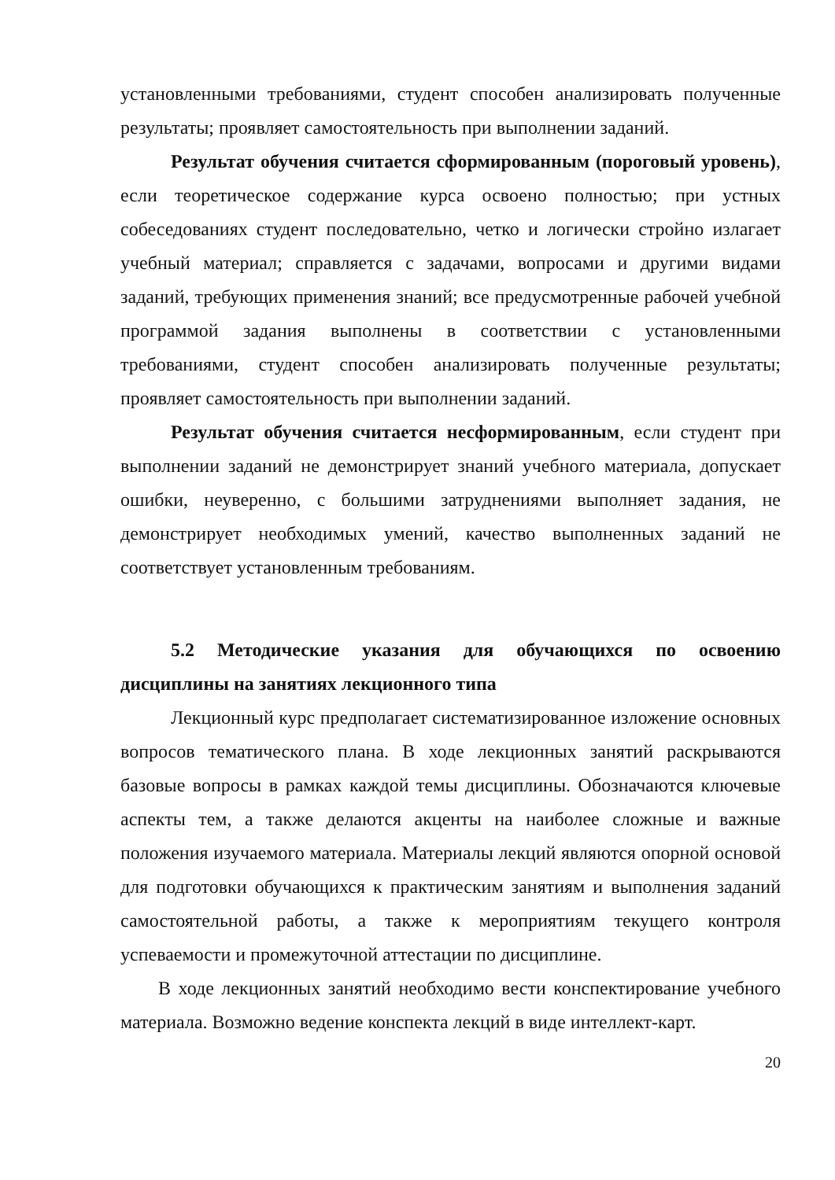установленными требованиями, студент способен анализировать полученные результаты; проявляет самостоятельность при выполнении заданий.
Результат обучения считается сформированным (пороговый уровень), если теоретическое содержание курса освоено полностью; при устных собеседованиях студент последовательно, четко и логически стройно излагает учебный материал; справляется с задачами, вопросами и другими видами заданий, требующих применения знаний; все предусмотренные рабочей учебной программой задания выполнены в соответствии с установленными требованиями, студент способен анализировать полученные результаты; проявляет самостоятельность при выполнении заданий.
Результат обучения считается несформированным, если студент при выполнении заданий не демонстрирует знаний учебного материала, допускает ошибки, неуверенно, с большими затруднениями выполняет задания, не демонстрирует необходимых умений, качество выполненных заданий не соответствует установленным требованиям.
5.2 Методические указания для обучающихся по освоению дисциплины на занятиях лекционного типа
Лекционный курс предполагает систематизированное изложение основных вопросов тематического плана. В ходе лекционных занятий раскрываются базовые вопросы в рамках каждой темы дисциплины. Обозначаются ключевые аспекты тем, а также делаются акценты на наиболее сложные и важные положения изучаемого материала. Материалы лекций являются опорной основой для подготовки обучающихся к практическим занятиям и выполнения заданий самостоятельной работы, а также к мероприятиям текущего контроля успеваемости и промежуточной аттестации по дисциплине.
В ходе лекционных занятий необходимо вести конспектирование учебного материала. Возможно ведение конспекта лекций в виде интеллект-карт.
20